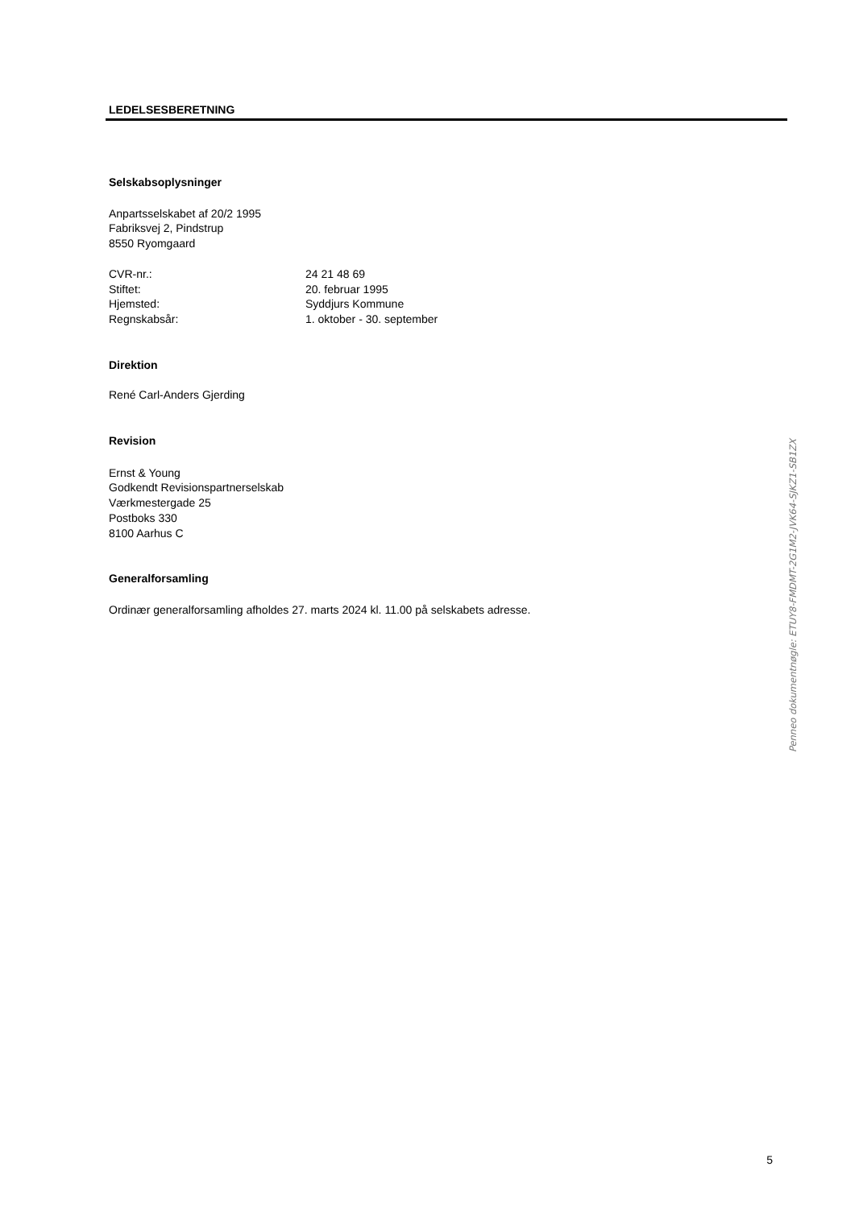LEDELSESBERETNING
Selskabsoplysninger
Anpartsselskabet af 20/2 1995
Fabriksvej 2, Pindstrup
8550 Ryomgaard
| CVR-nr.: | 24 21 48 69 |
| Stiftet: | 20. februar 1995 |
| Hjemsted: | Syddjurs Kommune |
| Regnskabsår: | 1. oktober - 30. september |
Direktion
René Carl-Anders Gjerding
Revision
Ernst & Young
Godkendt Revisionspartnerselskab
Værkmestergade 25
Postboks 330
8100 Aarhus C
Generalforsamling
Ordinær generalforsamling afholdes 27. marts 2024 kl. 11.00 på selskabets adresse.
5
Penneo dokumentnøgle: ETUY8-FMDMT-2G1M2-JVK64-SJKZ1-SB1ZX